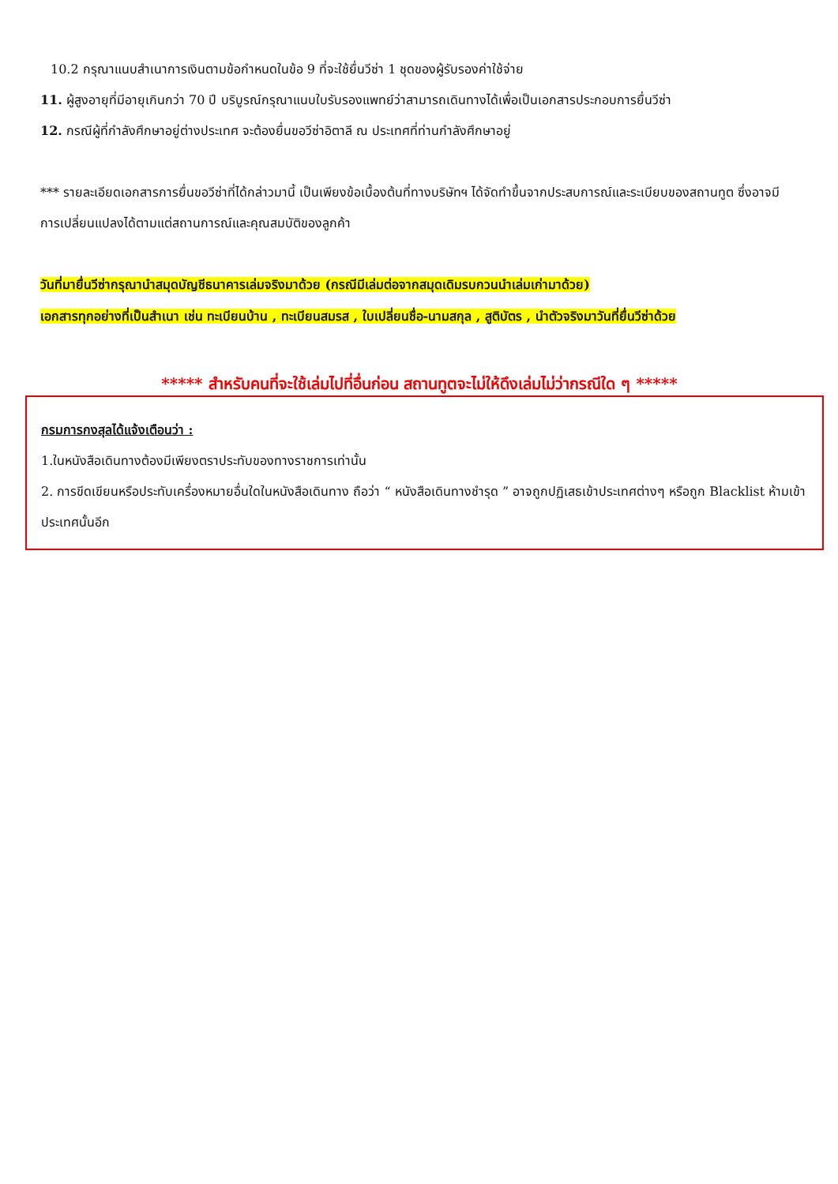10.2 กรุณาแนบสำเนาการเงินตามข้อกำหนดในข้อ 9 ที่จะใช้ยื่นวีซ่า 1 ชุดของผู้รับรองค่าใช้จ่าย
11. ผู้สูงอายุที่มีอายุเกินกว่า 70 ปี บริบูรณ์กรุณาแนบใบรับรองแพทย์ว่าสามารถเดินทางได้เพื่อเป็นเอกสารประกอบการยื่นวีซ่า
12. กรณีผู้ที่กำลังศึกษาอยู่ต่างประเทศ จะต้องยื่นขอวีซ่าอิตาลี ณ ประเทศที่ท่านกำลังศึกษาอยู่
*** รายละเอียดเอกสารการยื่นขอวีซ่าที่ได้กล่าวมานี้ เป็นเพียงข้อเบื้องต้นที่ทางบริษัทฯ ได้จัดทำขึ้นจากประสบการณ์และระเบียบของสถานทูต ซึ่งอาจมีการเปลี่ยนแปลงได้ตามแต่สถานการณ์และคุณสมบัติของลูกค้า
วันที่มายื่นวีซ่ากรุณานำสมุดบัญชีธนาคารเล่มจริงมาด้วย (กรณีมีเล่มต่อจากสมุดเดิมรบกวนนำเล่มเก่ามาด้วย)
เอกสารทุกอย่างที่เป็นสำเนา เช่น ทะเบียนบ้าน , ทะเบียนสมรส , ใบเปลี่ยนชื่อ-นามสกุล , สูติบัตร , นำตัวจริงมาวันที่ยื่นวีซ่าด้วย
***** สำหรับคนที่จะใช้เล่มไปที่อื่นก่อน สถานทูตจะไม่ให้ดึงเล่มไม่ว่ากรณีใด ๆ *****
กรมการกงสุลได้แจ้งเตือนว่า :
1.ในหนังสือเดินทางต้องมีเพียงตราประทับของทางราชการเท่านั้น
2. การขีดเขียนหรือประทับเครื่องหมายอื่นใดในหนังสือเดินทาง ถือว่า “ หนังสือเดินทางชำรุด ” อาจถูกปฏิเสธเข้าประเทศต่างๆ หรือถูก Blacklist ห้ามเข้าประเทศนั้นอีก